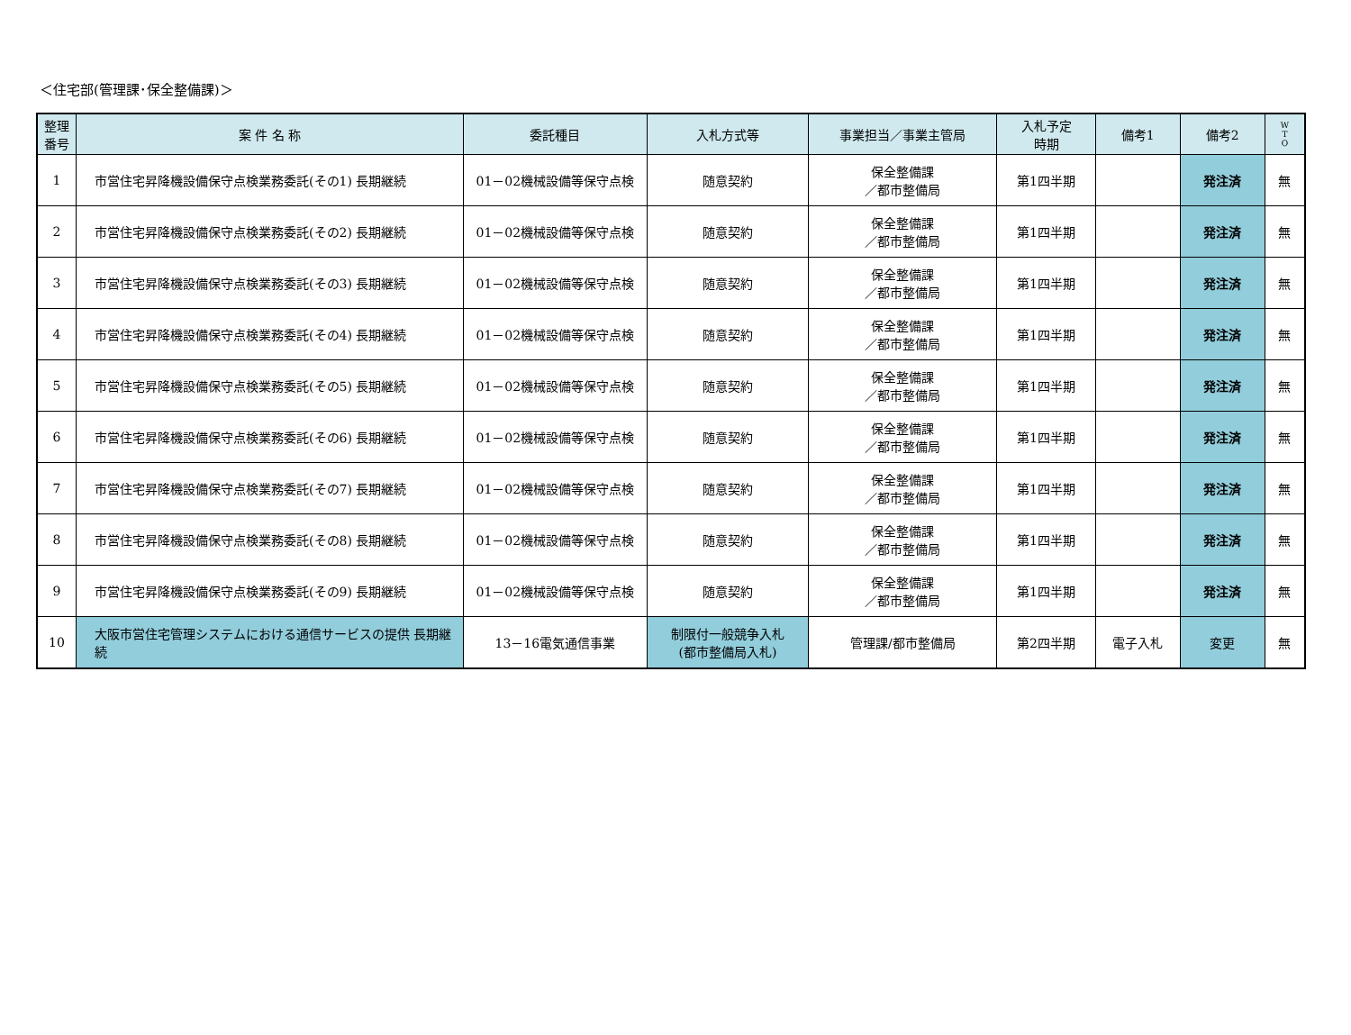＜住宅部(管理課･保全整備課)＞
| 整理 番号 | 案 件 名 称 | 委託種目 | 入札方式等 | 事業担当／事業主管局 | 入札予定 時期 | 備考1 | 備考2 | W T O |
| --- | --- | --- | --- | --- | --- | --- | --- | --- |
| 1 | 市営住宅昇降機設備保守点検業務委託(その1) 長期継続 | 01－02機械設備等保守点検 | 随意契約 | 保全整備課 ／都市整備局 | 第1四半期 | | 発注済 | 無 |
| 2 | 市営住宅昇降機設備保守点検業務委託(その2) 長期継続 | 01－02機械設備等保守点検 | 随意契約 | 保全整備課 ／都市整備局 | 第1四半期 | | 発注済 | 無 |
| 3 | 市営住宅昇降機設備保守点検業務委託(その3) 長期継続 | 01－02機械設備等保守点検 | 随意契約 | 保全整備課 ／都市整備局 | 第1四半期 | | 発注済 | 無 |
| 4 | 市営住宅昇降機設備保守点検業務委託(その4) 長期継続 | 01－02機械設備等保守点検 | 随意契約 | 保全整備課 ／都市整備局 | 第1四半期 | | 発注済 | 無 |
| 5 | 市営住宅昇降機設備保守点検業務委託(その5) 長期継続 | 01－02機械設備等保守点検 | 随意契約 | 保全整備課 ／都市整備局 | 第1四半期 | | 発注済 | 無 |
| 6 | 市営住宅昇降機設備保守点検業務委託(その6) 長期継続 | 01－02機械設備等保守点検 | 随意契約 | 保全整備課 ／都市整備局 | 第1四半期 | | 発注済 | 無 |
| 7 | 市営住宅昇降機設備保守点検業務委託(その7) 長期継続 | 01－02機械設備等保守点検 | 随意契約 | 保全整備課 ／都市整備局 | 第1四半期 | | 発注済 | 無 |
| 8 | 市営住宅昇降機設備保守点検業務委託(その8) 長期継続 | 01－02機械設備等保守点検 | 随意契約 | 保全整備課 ／都市整備局 | 第1四半期 | | 発注済 | 無 |
| 9 | 市営住宅昇降機設備保守点検業務委託(その9) 長期継続 | 01－02機械設備等保守点検 | 随意契約 | 保全整備課 ／都市整備局 | 第1四半期 | | 発注済 | 無 |
| 10 | 大阪市営住宅管理システムにおける通信サービスの提供 長期継続 | 13－16電気通信事業 | 制限付一般競争入札 (都市整備局入札) | 管理課/都市整備局 | 第2四半期 | 電子入札 | 変更 | 無 |